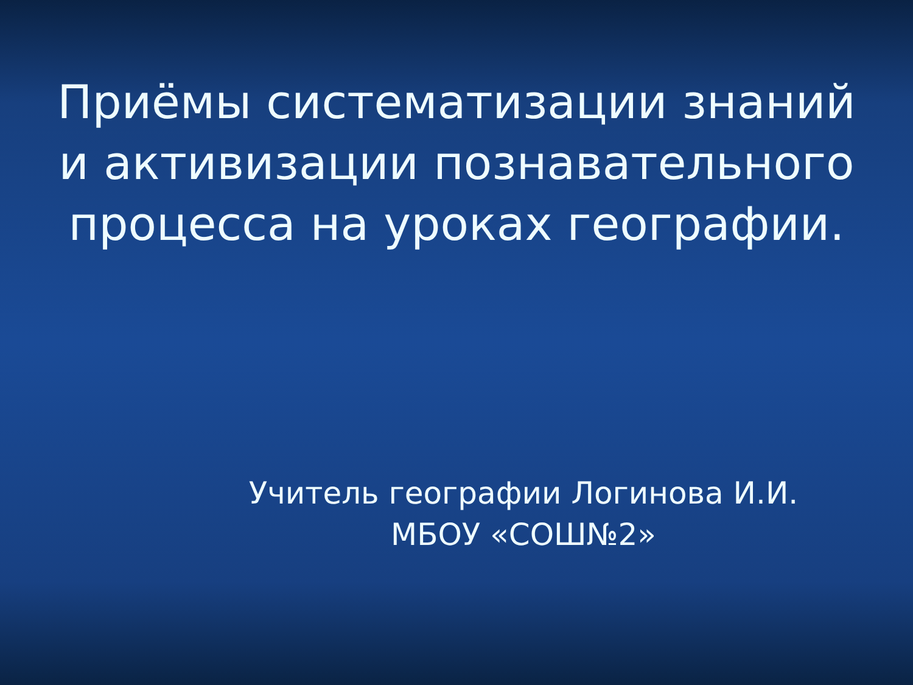Приёмы систематизации знаний
и активизации познавательного
процесса на уроках географии.
Учитель географии Логинова И.И.
МБОУ «СОШ№2»